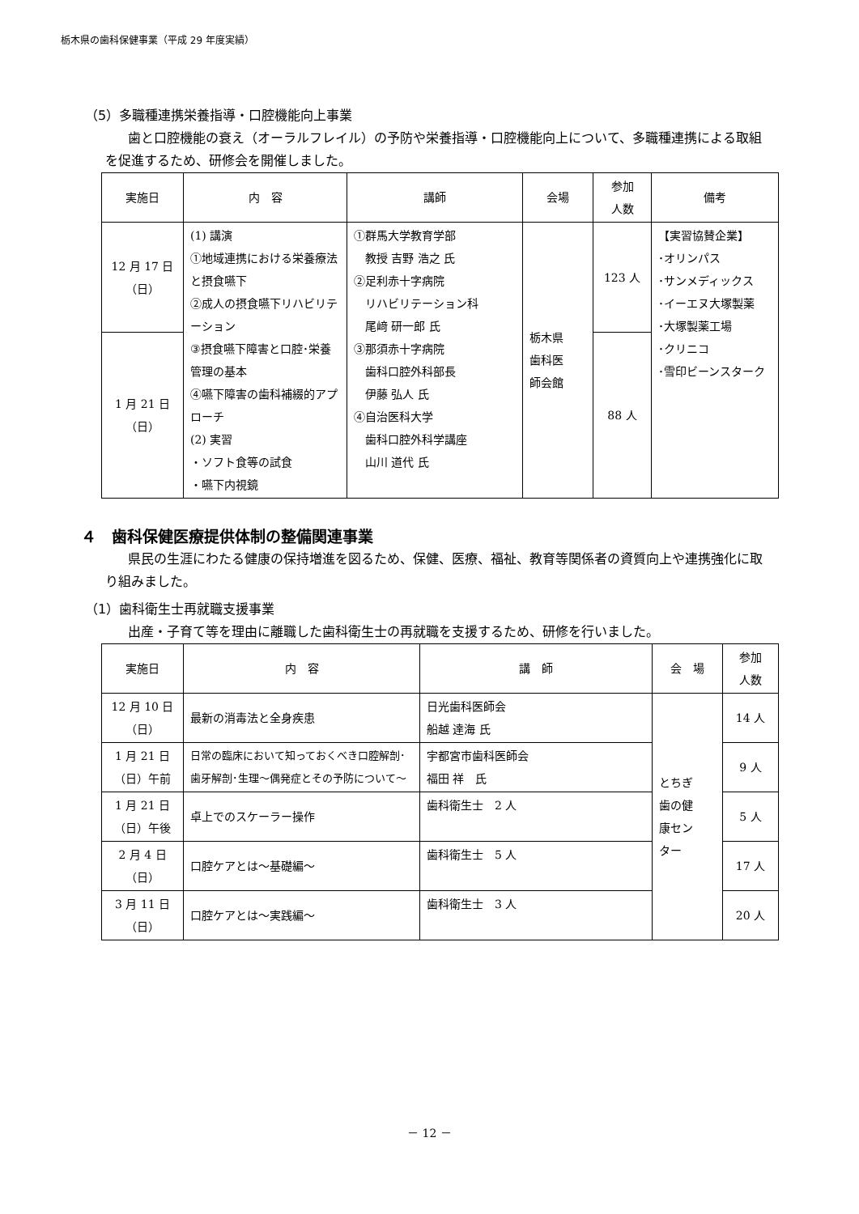栃木県の歯科保健事業（平成 29 年度実績）
（5）多職種連携栄養指導・口腔機能向上事業
歯と口腔機能の衰え（オーラルフレイル）の予防や栄養指導・口腔機能向上について、多職種連携による取組を促進するため、研修会を開催しました。
| 実施日 | 内 容 | 講師 | 会場 | 参加 人数 | 備考 |
| --- | --- | --- | --- | --- | --- |
| 12 月 17 日 （日） | (1) 講演 ①地域連携における栄養療法と摂食嚥下 ②成人の摂食嚥下リハビリテーション ③摂食嚥下障害と口腔･栄養管理の基本 ④嚥下障害の歯科補綴的アプローチ (2) 実習 ・ソフト食等の試食 ・嚥下内視鏡 | ①群馬大学教育学部 教授 吉野 浩之 氏 ②足利赤十字病院 リハビリテーション科 尾﨑 研一郎 氏 ③那須赤十字病院 歯科口腔外科部長 伊藤 弘人 氏 ④自治医科大学 歯科口腔外科学講座 山川 道代 氏 | 栃木県 歯科医 師会館 | 123 人 | 【実習協賛企業】 ･オリンパス ･サンメディックス ･イーエヌ大塚製薬 ･大塚製薬工場 ･クリニコ ･雪印ビーンスターク |
| 1 月 21 日 （日） | | | | 88 人 | |
４　歯科保健医療提供体制の整備関連事業
県民の生涯にわたる健康の保持増進を図るため、保健、医療、福祉、教育等関係者の資質向上や連携強化に取り組みました。
（1）歯科衛生士再就職支援事業
出産・子育て等を理由に離職した歯科衛生士の再就職を支援するため、研修を行いました。
| 実施日 | 内 容 | 講 師 | 会 場 | 参加 人数 |
| --- | --- | --- | --- | --- |
| 12 月 10 日 （日） | 最新の消毒法と全身疾患 | 日光歯科医師会 船越 達海 氏 | とちぎ 歯の健 康セン ター | 14 人 |
| 1 月 21 日 （日）午前 | 日常の臨床において知っておくべき口腔解剖･歯牙解剖･生理～偶発症とその予防について～ | 宇都宮市歯科医師会 福田 祥 氏 | | 9 人 |
| 1 月 21 日 （日）午後 | 卓上でのスケーラー操作 | 歯科衛生士 2 人 | | 5 人 |
| 2 月 4 日 （日） | 口腔ケアとは～基礎編～ | 歯科衛生士 5 人 | | 17 人 |
| 3 月 11 日 （日） | 口腔ケアとは～実践編～ | 歯科衛生士 3 人 | | 20 人 |
－ 12 －